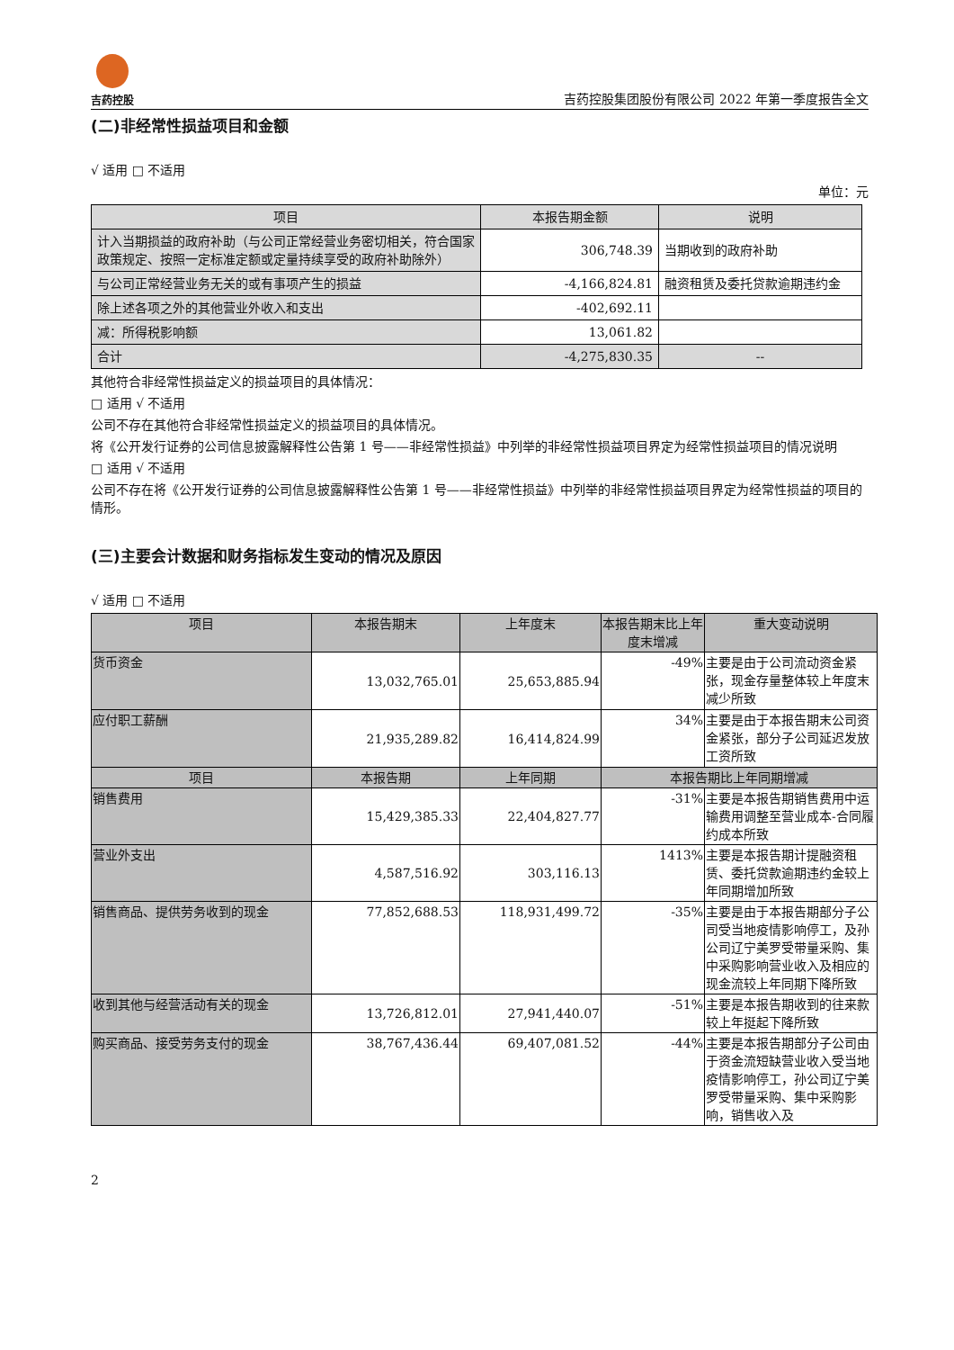吉药控股
吉药控股集团股份有限公司 2022 年第一季度报告全文
(二)非经常性损益项目和金额
√ 适用 □ 不适用
单位：元
| 项目 | 本报告期金额 | 说明 |
| --- | --- | --- |
| 计入当期损益的政府补助（与公司正常经营业务密切相关，符合国家政策规定、按照一定标准定额或定量持续享受的政府补助除外） | 306,748.39 | 当期收到的政府补助 |
| 与公司正常经营业务无关的或有事项产生的损益 | -4,166,824.81 | 融资租赁及委托贷款逾期违约金 |
| 除上述各项之外的其他营业外收入和支出 | -402,692.11 | |
| 减：所得税影响额 | 13,061.82 | |
| 合计 | -4,275,830.35 | -- |
其他符合非经常性损益定义的损益项目的具体情况：
□ 适用 √ 不适用
公司不存在其他符合非经常性损益定义的损益项目的具体情况。
将《公开发行证券的公司信息披露解释性公告第 1 号——非经常性损益》中列举的非经常性损益项目界定为经常性损益项目的情况说明
□ 适用 √ 不适用
公司不存在将《公开发行证券的公司信息披露解释性公告第 1 号——非经常性损益》中列举的非经常性损益项目界定为经常性损益的项目的情形。
(三)主要会计数据和财务指标发生变动的情况及原因
√ 适用 □ 不适用
| 项目 | 本报告期末 | 上年度末 | 本报告期末比上年度末增减 | 重大变动说明 |
| --- | --- | --- | --- | --- |
| 货币资金 | 13,032,765.01 | 25,653,885.94 | -49% | 主要是由于公司流动资金紧张，现金存量整体较上年度末减少所致 |
| 应付职工薪酬 | 21,935,289.82 | 16,414,824.99 | 34% | 主要是由于本报告期末公司资金紧张，部分子公司延迟发放工资所致 |
| 项目 | 本报告期 | 上年同期 | 本报告期比上年同期增减 | |
| 销售费用 | 15,429,385.33 | 22,404,827.77 | -31% | 主要是本报告期销售费用中运输费用调整至营业成本-合同履约成本所致 |
| 营业外支出 | 4,587,516.92 | 303,116.13 | 1413% | 主要是本报告期计提融资租赁、委托贷款逾期违约金较上年同期增加所致 |
| 销售商品、提供劳务收到的现金 | 77,852,688.53 | 118,931,499.72 | -35% | 主要是由于本报告期部分子公司受当地疫情影响停工，及孙公司辽宁美罗受带量采购、集中采购影响营业收入及相应的现金流较上年同期下降所致 |
| 收到其他与经营活动有关的现金 | 13,726,812.01 | 27,941,440.07 | -51% | 主要是本报告期收到的往来款较上年挺起下降所致 |
| 购买商品、接受劳务支付的现金 | 38,767,436.44 | 69,407,081.52 | -44% | 主要是本报告期部分子公司由于资金流短缺营业收入受当地疫情影响停工，孙公司辽宁美罗受带量采购、集中采购影响，销售收入及 |
2